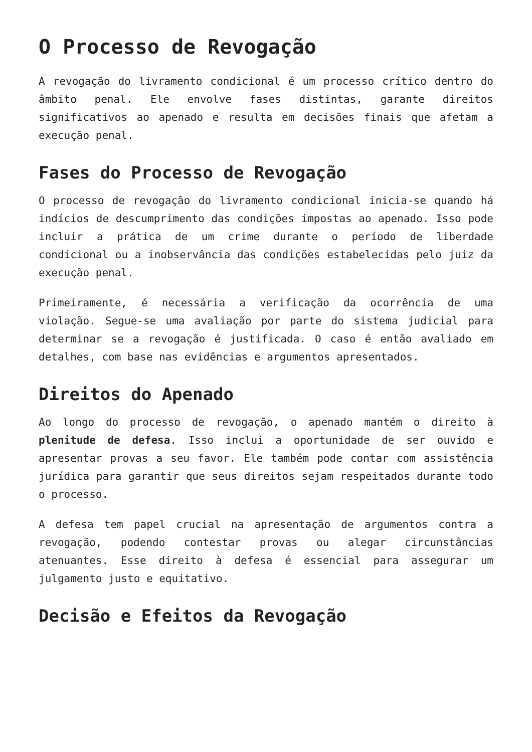O Processo de Revogação
A revogação do livramento condicional é um processo crítico dentro do âmbito penal. Ele envolve fases distintas, garante direitos significativos ao apenado e resulta em decisões finais que afetam a execução penal.
Fases do Processo de Revogação
O processo de revogação do livramento condicional inicia-se quando há indícios de descumprimento das condições impostas ao apenado. Isso pode incluir a prática de um crime durante o período de liberdade condicional ou a inobservância das condições estabelecidas pelo juiz da execução penal.
Primeiramente, é necessária a verificação da ocorrência de uma violação. Segue-se uma avaliação por parte do sistema judicial para determinar se a revogação é justificada. O caso é então avaliado em detalhes, com base nas evidências e argumentos apresentados.
Direitos do Apenado
Ao longo do processo de revogação, o apenado mantém o direito à plenitude de defesa. Isso inclui a oportunidade de ser ouvido e apresentar provas a seu favor. Ele também pode contar com assistência jurídica para garantir que seus direitos sejam respeitados durante todo o processo.
A defesa tem papel crucial na apresentação de argumentos contra a revogação, podendo contestar provas ou alegar circunstâncias atenuantes. Esse direito à defesa é essencial para assegurar um julgamento justo e equitativo.
Decisão e Efeitos da Revogação